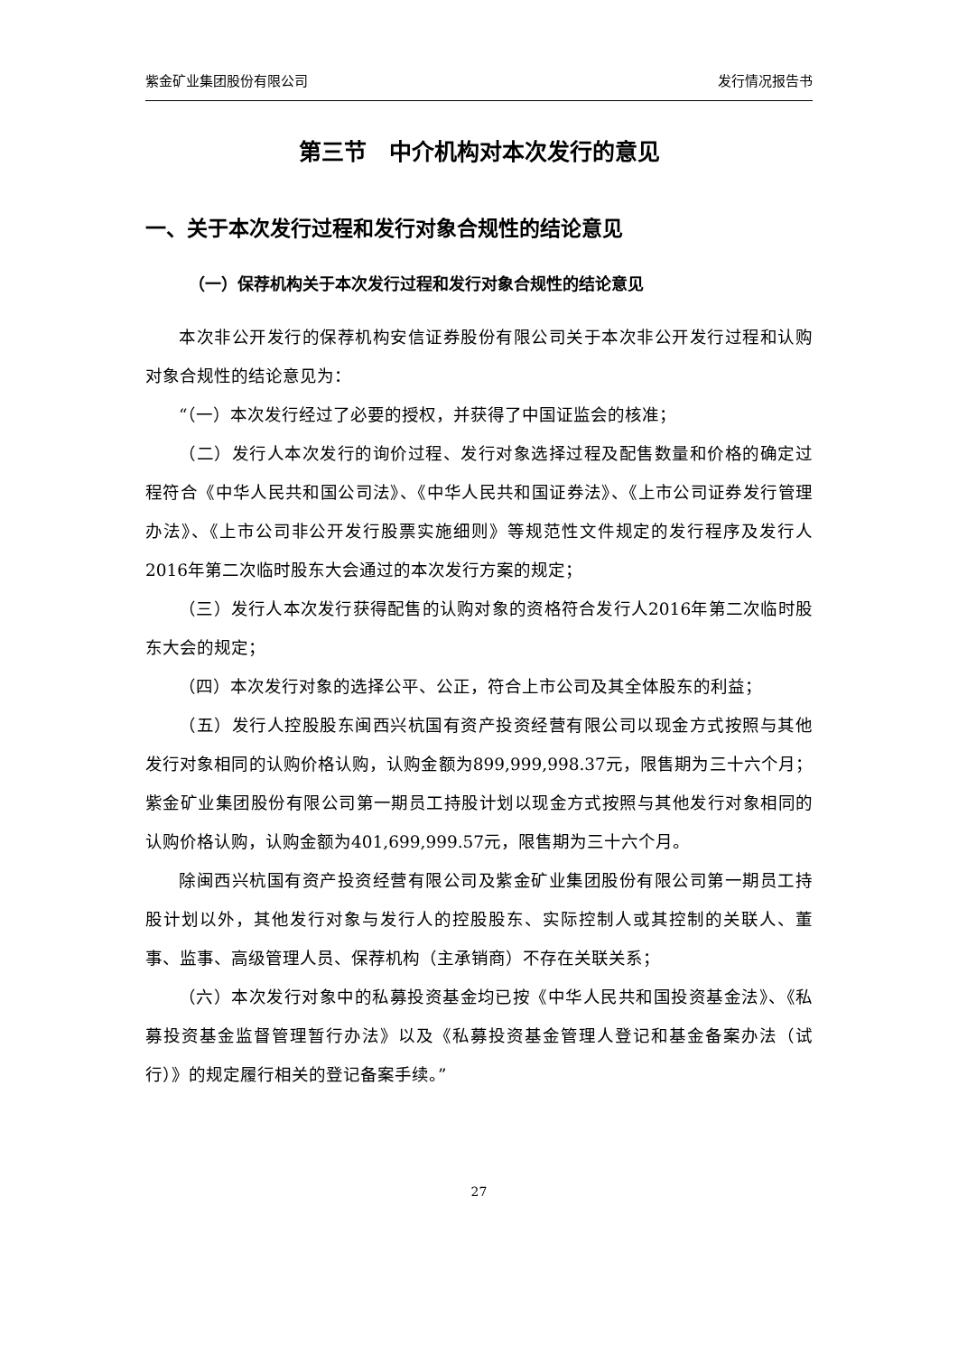紫金矿业集团股份有限公司 发行情况报告书
第三节　中介机构对本次发行的意见
一、关于本次发行过程和发行对象合规性的结论意见
（一）保荐机构关于本次发行过程和发行对象合规性的结论意见
本次非公开发行的保荐机构安信证券股份有限公司关于本次非公开发行过程和认购对象合规性的结论意见为：
“（一）本次发行经过了必要的授权，并获得了中国证监会的核准；
（二）发行人本次发行的询价过程、发行对象选择过程及配售数量和价格的确定过程符合《中华人民共和国公司法》、《中华人民共和国证券法》、《上市公司证券发行管理办法》、《上市公司非公开发行股票实施细则》等规范性文件规定的发行程序及发行人2016年第二次临时股东大会通过的本次发行方案的规定；
（三）发行人本次发行获得配售的认购对象的资格符合发行人2016年第二次临时股东大会的规定；
（四）本次发行对象的选择公平、公正，符合上市公司及其全体股东的利益；
（五）发行人控股股东闽西兴杭国有资产投资经营有限公司以现金方式按照与其他发行对象相同的认购价格认购，认购金额为899,999,998.37元，限售期为三十六个月；紫金矿业集团股份有限公司第一期员工持股计划以现金方式按照与其他发行对象相同的认购价格认购，认购金额为401,699,999.57元，限售期为三十六个月。
除闽西兴杭国有资产投资经营有限公司及紫金矿业集团股份有限公司第一期员工持股计划以外，其他发行对象与发行人的控股股东、实际控制人或其控制的关联人、董事、监事、高级管理人员、保荐机构（主承销商）不存在关联关系；
（六）本次发行对象中的私募投资基金均已按《中华人民共和国投资基金法》、《私募投资基金监督管理暂行办法》以及《私募投资基金管理人登记和基金备案办法（试行）》的规定履行相关的登记备案手续。”
27